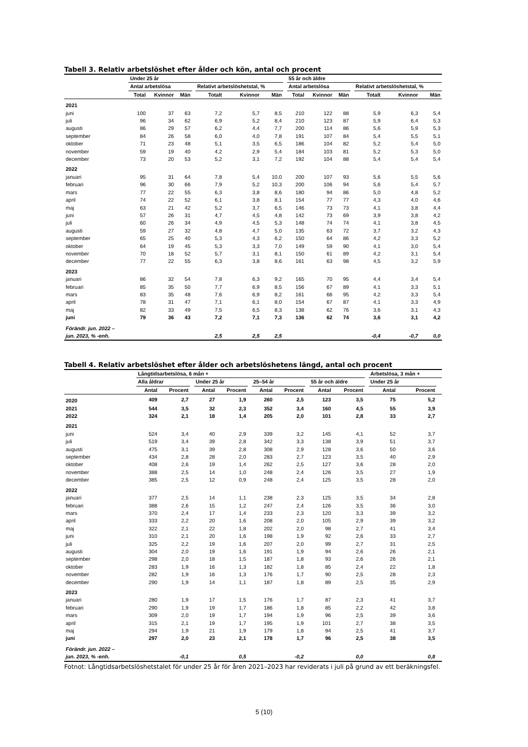Tabell 3. Relativ arbetslöshet efter ålder och kön, antal och procent
| | Under 25 år | | | | | | | | 55 år och äldre | | | | | | |
| --- | --- | --- | --- | --- | --- | --- | --- | --- | --- | --- | --- | --- | --- | --- | --- |
| | Antal arbetslösa | | | | Relativt arbetslöshetstal, % | | | | Antal arbetslösa | | | | Relativt arbetslöshetstal, % | | |
| | Total | Kvinnor | Män | | Totalt | Kvinnor | Män | | Total | Kvinnor | Män | | Totalt | Kvinnor | Män |
| 2021 | | | | | | | | | | | | | | | |
| juni | 100 | 37 | 63 | | 7,2 | 5,7 | 8,5 | | 210 | 122 | 88 | | 5,9 | 6,3 | 5,4 |
| juli | 96 | 34 | 62 | | 6,9 | 5,2 | 8,4 | | 210 | 123 | 87 | | 5,9 | 6,4 | 5,3 |
| augusti | 86 | 29 | 57 | | 6,2 | 4,4 | 7,7 | | 200 | 114 | 86 | | 5,6 | 5,9 | 5,3 |
| september | 84 | 26 | 58 | | 6,0 | 4,0 | 7,8 | | 191 | 107 | 84 | | 5,4 | 5,5 | 5,1 |
| oktober | 71 | 23 | 48 | | 5,1 | 3,5 | 6,5 | | 186 | 104 | 82 | | 5,2 | 5,4 | 5,0 |
| november | 59 | 19 | 40 | | 4,2 | 2,9 | 5,4 | | 184 | 103 | 81 | | 5,2 | 5,3 | 5,0 |
| december | 73 | 20 | 53 | | 5,2 | 3,1 | 7,2 | | 192 | 104 | 88 | | 5,4 | 5,4 | 5,4 |
| 2022 | | | | | | | | | | | | | | | |
| januari | 95 | 31 | 64 | | 7,8 | 5,4 | 10,0 | | 200 | 107 | 93 | | 5,6 | 5,5 | 5,6 |
| februari | 96 | 30 | 66 | | 7,9 | 5,2 | 10,3 | | 200 | 106 | 94 | | 5,6 | 5,4 | 5,7 |
| mars | 77 | 22 | 55 | | 6,3 | 3,8 | 8,6 | | 180 | 94 | 86 | | 5,0 | 4,8 | 5,2 |
| april | 74 | 22 | 52 | | 6,1 | 3,8 | 8,1 | | 154 | 77 | 77 | | 4,3 | 4,0 | 4,6 |
| maj | 63 | 21 | 42 | | 5,2 | 3,7 | 6,5 | | 146 | 73 | 73 | | 4,1 | 3,8 | 4,4 |
| juni | 57 | 26 | 31 | | 4,7 | 4,5 | 4,8 | | 142 | 73 | 69 | | 3,9 | 3,8 | 4,2 |
| juli | 60 | 26 | 34 | | 4,9 | 4,5 | 5,3 | | 148 | 74 | 74 | | 4,1 | 3,8 | 4,5 |
| augusti | 59 | 27 | 32 | | 4,8 | 4,7 | 5,0 | | 135 | 63 | 72 | | 3,7 | 3,2 | 4,3 |
| september | 65 | 25 | 40 | | 5,3 | 4,3 | 6,2 | | 150 | 64 | 86 | | 4,2 | 3,3 | 5,2 |
| oktober | 64 | 19 | 45 | | 5,3 | 3,3 | 7,0 | | 149 | 59 | 90 | | 4,1 | 3,0 | 5,4 |
| november | 70 | 18 | 52 | | 5,7 | 3,1 | 8,1 | | 150 | 61 | 89 | | 4,2 | 3,1 | 5,4 |
| december | 77 | 22 | 55 | | 6,3 | 3,8 | 8,6 | | 161 | 63 | 98 | | 4,5 | 3,2 | 5,9 |
| 2023 | | | | | | | | | | | | | | | |
| januari | 86 | 32 | 54 | | 7,8 | 6,3 | 9,2 | | 165 | 70 | 95 | | 4,4 | 3,4 | 5,4 |
| februari | 85 | 35 | 50 | | 7,7 | 6,9 | 8,5 | | 156 | 67 | 89 | | 4,1 | 3,3 | 5,1 |
| mars | 83 | 35 | 48 | | 7,6 | 6,9 | 8,2 | | 161 | 66 | 95 | | 4,2 | 3,3 | 5,4 |
| april | 78 | 31 | 47 | | 7,1 | 6,1 | 8,0 | | 154 | 67 | 87 | | 4,1 | 3,3 | 4,9 |
| maj | 82 | 33 | 49 | | 7,5 | 6,5 | 8,3 | | 138 | 62 | 76 | | 3,6 | 3,1 | 4,3 |
| juni | 79 | 36 | 43 | | 7,2 | 7,1 | 7,3 | | 136 | 62 | 74 | | 3,6 | 3,1 | 4,2 |
| Förändr. jun. 2022 – | | | | | | | | | | | | | | | |
| jun. 2023, % -enh. | | | | | 2,5 | 2,5 | 2,5 | | | | | | -0,4 | -0,7 | 0,0 |
Tabell 4. Relativ arbetslöshet efter ålder och arbetslöshetens längd, antal och procent
| | Långtidsarbetslösa, 6 mån + | | | | | | | | | | | | Arbetslösa, 3 mån + | | |
| --- | --- | --- | --- | --- | --- | --- | --- | --- | --- | --- | --- | --- | --- | --- | --- |
| | Alla åldrar | | | Under 25 år | | | 25–54 år | | | 55 år och äldre | | | Under 25 år | | |
| | Antal | Procent | | Antal | Procent | | Antal | Procent | | Antal | Procent | | Antal | Procent | |
| 2020 | 409 | 2,7 | | 27 | 1,9 | | 260 | 2,5 | | 123 | 3,5 | | 75 | 5,2 | |
| 2021 | 544 | 3,5 | | 32 | 2,3 | | 352 | 3,4 | | 160 | 4,5 | | 55 | 3,9 | |
| 2022 | 324 | 2,1 | | 18 | 1,4 | | 205 | 2,0 | | 101 | 2,8 | | 33 | 2,7 | |
| 2021 | | | | | | | | | | | | | | | |
| juni | 524 | 3,4 | | 40 | 2,9 | | 339 | 3,2 | | 145 | 4,1 | | 52 | 3,7 | |
| juli | 519 | 3,4 | | 39 | 2,8 | | 342 | 3,3 | | 138 | 3,9 | | 51 | 3,7 | |
| augusti | 475 | 3,1 | | 39 | 2,8 | | 308 | 2,9 | | 128 | 3,6 | | 50 | 3,6 | |
| september | 434 | 2,8 | | 28 | 2,0 | | 283 | 2,7 | | 123 | 3,5 | | 40 | 2,9 | |
| oktober | 408 | 2,6 | | 19 | 1,4 | | 262 | 2,5 | | 127 | 3,6 | | 28 | 2,0 | |
| november | 388 | 2,5 | | 14 | 1,0 | | 248 | 2,4 | | 126 | 3,5 | | 27 | 1,9 | |
| december | 385 | 2,5 | | 12 | 0,9 | | 248 | 2,4 | | 125 | 3,5 | | 28 | 2,0 | |
| 2022 | | | | | | | | | | | | | | | |
| januari | 377 | 2,5 | | 14 | 1,1 | | 238 | 2,3 | | 125 | 3,5 | | 34 | 2,8 | |
| februari | 388 | 2,6 | | 15 | 1,2 | | 247 | 2,4 | | 126 | 3,5 | | 36 | 3,0 | |
| mars | 370 | 2,4 | | 17 | 1,4 | | 233 | 2,3 | | 120 | 3,3 | | 39 | 3,2 | |
| april | 333 | 2,2 | | 20 | 1,6 | | 208 | 2,0 | | 105 | 2,9 | | 39 | 3,2 | |
| maj | 322 | 2,1 | | 22 | 1,8 | | 202 | 2,0 | | 98 | 2,7 | | 41 | 3,4 | |
| juni | 310 | 2,1 | | 20 | 1,6 | | 198 | 1,9 | | 92 | 2,6 | | 33 | 2,7 | |
| juli | 325 | 2,2 | | 19 | 1,6 | | 207 | 2,0 | | 99 | 2,7 | | 31 | 2,5 | |
| augusti | 304 | 2,0 | | 19 | 1,6 | | 191 | 1,9 | | 94 | 2,6 | | 26 | 2,1 | |
| september | 298 | 2,0 | | 18 | 1,5 | | 187 | 1,8 | | 93 | 2,6 | | 26 | 2,1 | |
| oktober | 283 | 1,9 | | 16 | 1,3 | | 182 | 1,8 | | 85 | 2,4 | | 22 | 1,8 | |
| november | 282 | 1,9 | | 16 | 1,3 | | 176 | 1,7 | | 90 | 2,5 | | 28 | 2,3 | |
| december | 290 | 1,9 | | 14 | 1,1 | | 187 | 1,8 | | 89 | 2,5 | | 35 | 2,9 | |
| 2023 | | | | | | | | | | | | | | | |
| januari | 280 | 1,9 | | 17 | 1,5 | | 176 | 1,7 | | 87 | 2,3 | | 41 | 3,7 | |
| februari | 290 | 1,9 | | 19 | 1,7 | | 186 | 1,8 | | 85 | 2,2 | | 42 | 3,8 | |
| mars | 309 | 2,0 | | 19 | 1,7 | | 194 | 1,9 | | 96 | 2,5 | | 39 | 3,6 | |
| april | 315 | 2,1 | | 19 | 1,7 | | 195 | 1,9 | | 101 | 2,7 | | 38 | 3,5 | |
| maj | 294 | 1,9 | | 21 | 1,9 | | 179 | 1,8 | | 94 | 2,5 | | 41 | 3,7 | |
| juni | 297 | 2,0 | | 23 | 2,1 | | 178 | 1,7 | | 96 | 2,5 | | 38 | 3,5 | |
| Förändr. jun. 2022 – | | | | | | | | | | | | | | | |
| jun. 2023, % -enh. | | -0,1 | | | 0,5 | | | -0,2 | | | 0,0 | | | 0,8 | |
Fotnot: Långtidsarbetslöshetstalet för under 25 år för åren 2021–2023 har reviderats i juli på grund av ett beräkningsfel.
5 (10)